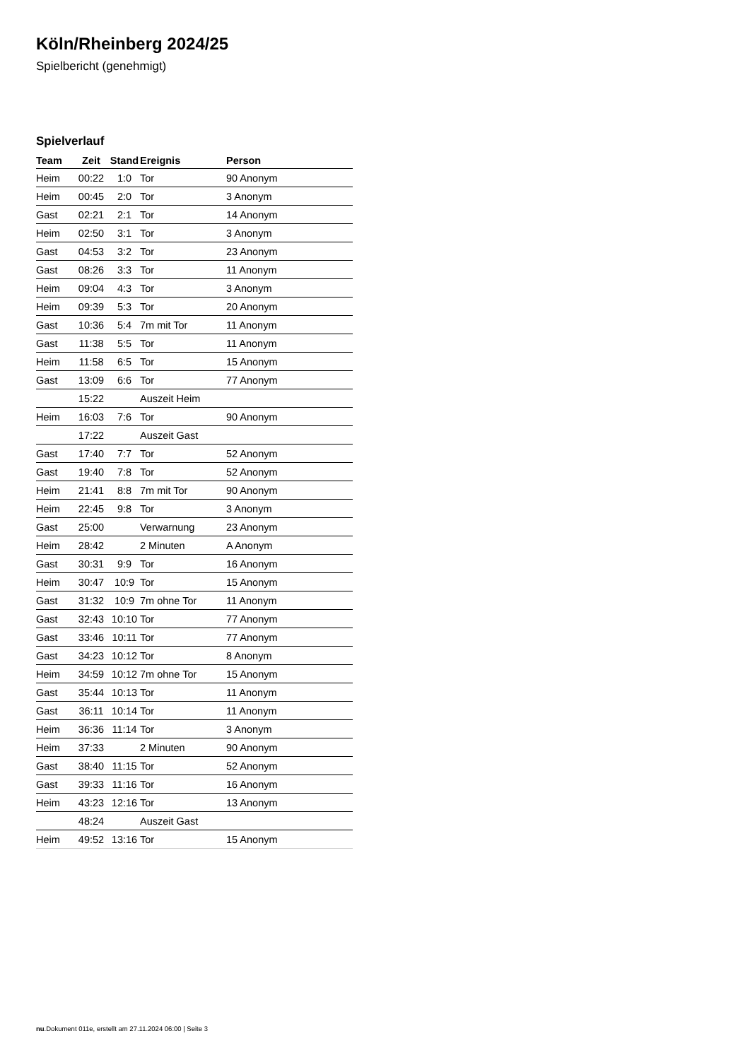Köln/Rheinberg 2024/25
Spielbericht (genehmigt)
Spielverlauf
| Team | Zeit | Stand | Ereignis | Person |
| --- | --- | --- | --- | --- |
| Heim | 00:22 | 1:0 | Tor | 90 Anonym |
| Heim | 00:45 | 2:0 | Tor | 3 Anonym |
| Gast | 02:21 | 2:1 | Tor | 14 Anonym |
| Heim | 02:50 | 3:1 | Tor | 3 Anonym |
| Gast | 04:53 | 3:2 | Tor | 23 Anonym |
| Gast | 08:26 | 3:3 | Tor | 11 Anonym |
| Heim | 09:04 | 4:3 | Tor | 3 Anonym |
| Heim | 09:39 | 5:3 | Tor | 20 Anonym |
| Gast | 10:36 | 5:4 | 7m mit Tor | 11 Anonym |
| Gast | 11:38 | 5:5 | Tor | 11 Anonym |
| Heim | 11:58 | 6:5 | Tor | 15 Anonym |
| Gast | 13:09 | 6:6 | Tor | 77 Anonym |
| | 15:22 | | Auszeit Heim | |
| Heim | 16:03 | 7:6 | Tor | 90 Anonym |
| | 17:22 | | Auszeit Gast | |
| Gast | 17:40 | 7:7 | Tor | 52 Anonym |
| Gast | 19:40 | 7:8 | Tor | 52 Anonym |
| Heim | 21:41 | 8:8 | 7m mit Tor | 90 Anonym |
| Heim | 22:45 | 9:8 | Tor | 3 Anonym |
| Gast | 25:00 | | Verwarnung | 23 Anonym |
| Heim | 28:42 | | 2 Minuten | A Anonym |
| Gast | 30:31 | 9:9 | Tor | 16 Anonym |
| Heim | 30:47 | 10:9 | Tor | 15 Anonym |
| Gast | 31:32 | 10:9 | 7m ohne Tor | 11 Anonym |
| Gast | 32:43 | 10:10 | Tor | 77 Anonym |
| Gast | 33:46 | 10:11 | Tor | 77 Anonym |
| Gast | 34:23 | 10:12 | Tor | 8 Anonym |
| Heim | 34:59 | 10:12 | 7m ohne Tor | 15 Anonym |
| Gast | 35:44 | 10:13 | Tor | 11 Anonym |
| Gast | 36:11 | 10:14 | Tor | 11 Anonym |
| Heim | 36:36 | 11:14 | Tor | 3 Anonym |
| Heim | 37:33 | | 2 Minuten | 90 Anonym |
| Gast | 38:40 | 11:15 | Tor | 52 Anonym |
| Gast | 39:33 | 11:16 | Tor | 16 Anonym |
| Heim | 43:23 | 12:16 | Tor | 13 Anonym |
| | 48:24 | | Auszeit Gast | |
| Heim | 49:52 | 13:16 | Tor | 15 Anonym |
nu.Dokument 011e, erstellt am 27.11.2024 06:00 | Seite 3